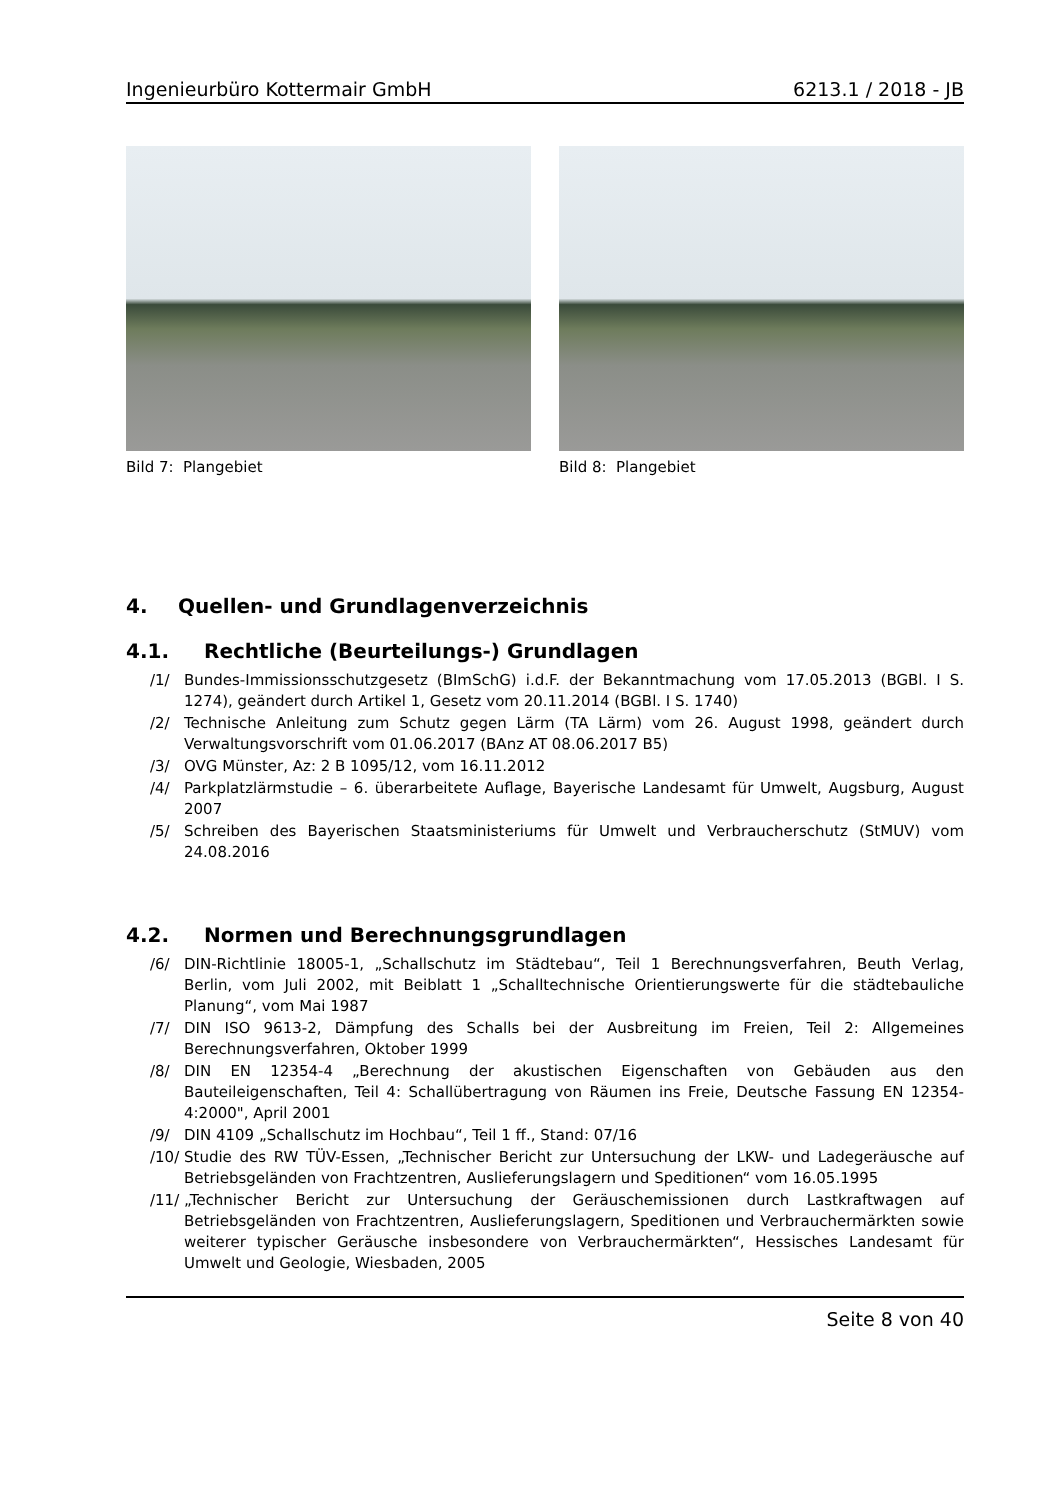Ingenieurbüro Kottermair GmbH 6213.1 / 2018 - JB
Bild 7: Plangebiet Bild 8: Plangebiet
4. Quellen- und Grundlagenverzeichnis
4.1. Rechtliche (Beurteilungs-) Grundlagen
/1/ Bundes-Immissionsschutzgesetz (BImSchG) i.d.F. der Bekanntmachung vom 17.05.2013 (BGBl. I S. 1274), geändert durch Artikel 1, Gesetz vom 20.11.2014 (BGBl. I S. 1740)
/2/ Technische Anleitung zum Schutz gegen Lärm (TA Lärm) vom 26. August 1998, geändert durch Verwaltungsvorschrift vom 01.06.2017 (BAnz AT 08.06.2017 B5)
/3/ OVG Münster, Az: 2 B 1095/12, vom 16.11.2012
/4/ Parkplatzlärmstudie – 6. überarbeitete Auflage, Bayerische Landesamt für Umwelt, Augsburg, August 2007
/5/ Schreiben des Bayerischen Staatsministeriums für Umwelt und Verbraucherschutz (StMUV) vom 24.08.2016
4.2. Normen und Berechnungsgrundlagen
/6/ DIN-Richtlinie 18005-1, „Schallschutz im Städtebau“, Teil 1 Berechnungsverfahren, Beuth Verlag, Berlin, vom Juli 2002, mit Beiblatt 1 „Schalltechnische Orientierungswerte für die städtebauliche Planung“, vom Mai 1987
/7/ DIN ISO 9613-2, Dämpfung des Schalls bei der Ausbreitung im Freien, Teil 2: Allgemeines Berechnungsverfahren, Oktober 1999
/8/ DIN EN 12354-4 „Berechnung der akustischen Eigenschaften von Gebäuden aus den Bauteileigenschaften, Teil 4: Schallübertragung von Räumen ins Freie, Deutsche Fassung EN 12354-4:2000", April 2001
/9/ DIN 4109 „Schallschutz im Hochbau“, Teil 1 ff., Stand: 07/16
/10/ Studie des RW TÜV-Essen, „Technischer Bericht zur Untersuchung der LKW- und Ladegeräusche auf Betriebsgeländen von Frachtzentren, Auslieferungslagern und Speditionen“ vom 16.05.1995
/11/ „Technischer Bericht zur Untersuchung der Geräuschemissionen durch Lastkraftwagen auf Betriebsgeländen von Frachtzentren, Auslieferungslagern, Speditionen und Verbrauchermärkten sowie weiterer typischer Geräusche insbesondere von Verbrauchermärkten“, Hessisches Landesamt für Umwelt und Geologie, Wiesbaden, 2005
Seite 8 von 40